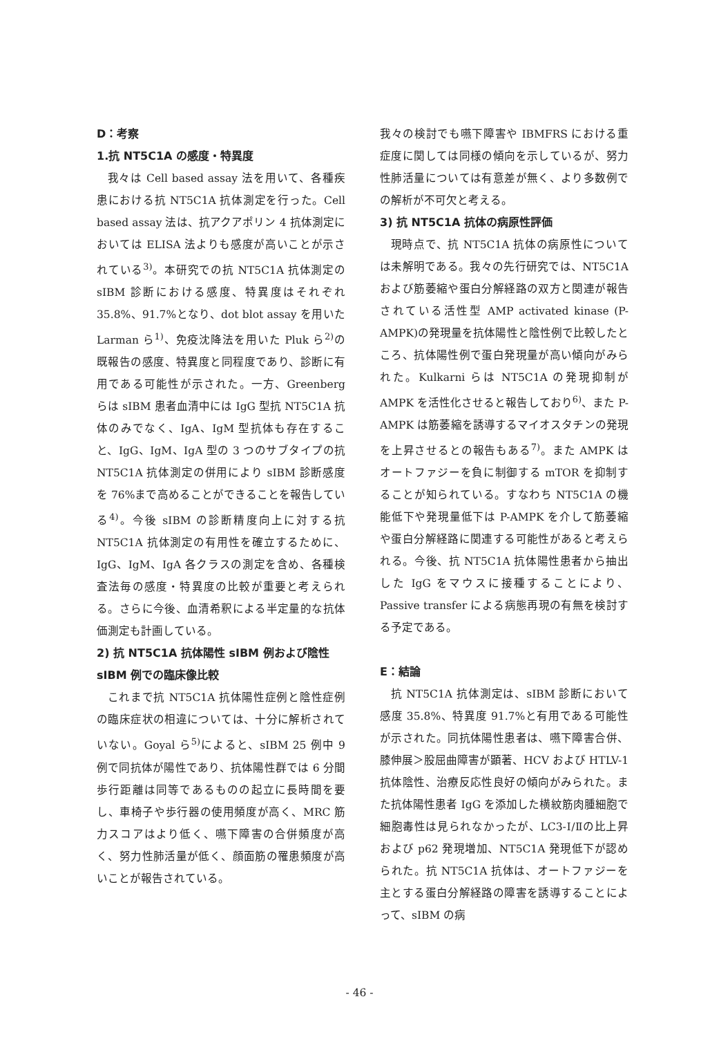D：考察
1.抗 NT5C1A の感度・特異度
我々は Cell based assay 法を用いて、各種疾患における抗 NT5C1A 抗体測定を行った。Cell based assay 法は、抗アクアポリン 4 抗体測定においては ELISA 法よりも感度が高いことが示されている<sup>3)</sup>。本研究での抗 NT5C1A 抗体測定の sIBM 診断における感度、特異度はそれぞれ 35.8%、91.7%となり、dot blot assay を用いた Larman ら<sup>1)</sup>、免疫沈降法を用いた Pluk ら<sup>2)</sup>の既報告の感度、特異度と同程度であり、診断に有用である可能性が示された。一方、Greenberg らは sIBM 患者血清中には IgG 型抗 NT5C1A 抗体のみでなく、IgA、IgM 型抗体も存在すること、IgG、IgM、IgA 型の 3 つのサブタイプの抗 NT5C1A 抗体測定の併用により sIBM 診断感度を 76%まで高めることができることを報告している<sup>4)</sup>。今後 sIBM の診断精度向上に対する抗 NT5C1A 抗体測定の有用性を確立するために、IgG、IgM、IgA 各クラスの測定を含め、各種検査法毎の感度・特異度の比較が重要と考えられる。さらに今後、血清希釈による半定量的な抗体価測定も計画している。
2) 抗 NT5C1A 抗体陽性 sIBM 例および陰性 sIBM 例での臨床像比較
これまで抗 NT5C1A 抗体陽性症例と陰性症例の臨床症状の相違については、十分に解析されていない。Goyal ら<sup>5)</sup>によると、sIBM 25 例中 9 例で同抗体が陽性であり、抗体陽性群では 6 分間歩行距離は同等であるものの起立に長時間を要し、車椅子や歩行器の使用頻度が高く、MRC 筋力スコアはより低く、嚥下障害の合併頻度が高く、努力性肺活量が低く、顔面筋の罹患頻度が高いことが報告されている。
我々の検討でも嚥下障害や IBMFRS における重症度に関しては同様の傾向を示しているが、努力性肺活量については有意差が無く、より多数例での解析が不可欠と考える。
3) 抗 NT5C1A 抗体の病原性評価
現時点で、抗 NT5C1A 抗体の病原性については未解明である。我々の先行研究では、NT5C1A および筋萎縮や蛋白分解経路の双方と関連が報告されている活性型 AMP activated kinase (P-AMPK)の発現量を抗体陽性と陰性例で比較したところ、抗体陽性例で蛋白発現量が高い傾向がみられた。Kulkarni らは NT5C1A の発現抑制が AMPK を活性化させると報告しており<sup>6)</sup>、また P-AMPK は筋萎縮を誘導するマイオスタチンの発現を上昇させるとの報告もある<sup>7)</sup>。また AMPK はオートファジーを負に制御する mTOR を抑制することが知られている。すなわち NT5C1A の機能低下や発現量低下は P-AMPK を介して筋萎縮や蛋白分解経路に関連する可能性があると考えられる。今後、抗 NT5C1A 抗体陽性患者から抽出した IgG をマウスに接種することにより、Passive transfer による病態再現の有無を検討する予定である。
E：結論
抗 NT5C1A 抗体測定は、sIBM 診断において感度 35.8%、特異度 91.7%と有用である可能性が示された。同抗体陽性患者は、嚥下障害合併、膝伸展＞股屈曲障害が顕著、HCV および HTLV-1 抗体陰性、治療反応性良好の傾向がみられた。また抗体陽性患者 IgG を添加した横紋筋肉腫細胞で細胞毒性は見られなかったが、LC3-Ⅰ/Ⅱの比上昇および p62 発現増加、NT5C1A 発現低下が認められた。抗 NT5C1A 抗体は、オートファジーを主とする蛋白分解経路の障害を誘導することによって、sIBM の病
- 46 -